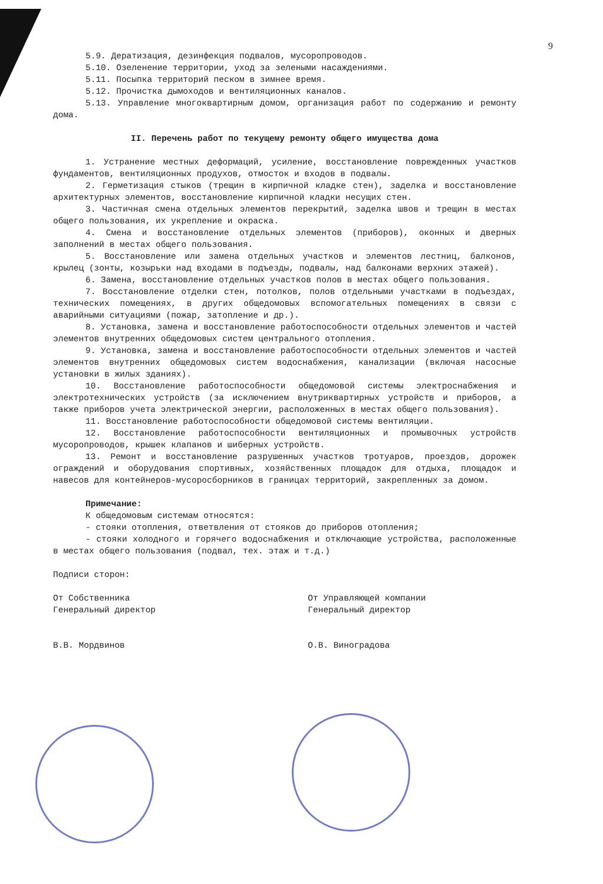9
5.9. Дератизация, дезинфекция подвалов, мусоропроводов.
5.10. Озеленение территории, уход за зелеными насаждениями.
5.11. Посыпка территорий песком в зимнее время.
5.12. Прочистка дымоходов и вентиляционных каналов.
5.13. Управление многоквартирным домом, организация работ по содержанию и ремонту дома.
II. Перечень работ по текущему ремонту общего имущества дома
1. Устранение местных деформаций, усиление, восстановление поврежденных участков фундаментов, вентиляционных продухов, отмосток и входов в подвалы.
2. Герметизация стыков (трещин в кирпичной кладке стен), заделка и восстановление архитектурных элементов, восстановление кирпичной кладки несущих стен.
3. Частичная смена отдельных элементов перекрытий, заделка швов и трещин в местах общего пользования, их укрепление и окраска.
4. Смена и восстановление отдельных элементов (приборов), оконных и дверных заполнений в местах общего пользования.
5. Восстановление или замена отдельных участков и элементов лестниц, балконов, крылец (зонты, козырьки над входами в подъезды, подвалы, над балконами верхних этажей).
6. Замена, восстановление отдельных участков полов в местах общего пользования.
7. Восстановление отделки стен, потолков, полов отдельными участками в подъездах, технических помещениях, в других общедомовых вспомогательных помещениях в связи с аварийными ситуациями (пожар, затопление и др.).
8. Установка, замена и восстановление работоспособности отдельных элементов и частей элементов внутренних общедомовых систем центрального отопления.
9. Установка, замена и восстановление работоспособности отдельных элементов и частей элементов внутренних общедомовых систем водоснабжения, канализации (включая насосные установки в жилых зданиях).
10. Восстановление работоспособности общедомовой системы электроснабжения и электротехнических устройств (за исключением внутриквартирных устройств и приборов, а также приборов учета электрической энергии, расположенных в местах общего пользования).
11. Восстановление работоспособности общедомовой системы вентиляции.
12. Восстановление работоспособности вентиляционных и промывочных устройств мусоропроводов, крышек клапанов и шиберных устройств.
13. Ремонт и восстановление разрушенных участков тротуаров, проездов, дорожек ограждений и оборудования спортивных, хозяйственных площадок для отдыха, площадок и навесов для контейнеров-мусоросборников в границах территорий, закрепленных за домом.
Примечание:
К общедомовым системам относятся:
- стояки отопления, ответвления от стояков до приборов отопления;
- стояки холодного и горячего водоснабжения и отключающие устройства, расположенные в местах общего пользования (подвал, тех. этаж и т.д.)
Подписи сторон:
От Собственника
Генеральный директор
В.В. Мордвинов
От Управляющей компании
Генеральный директор
О.В. Виноградова